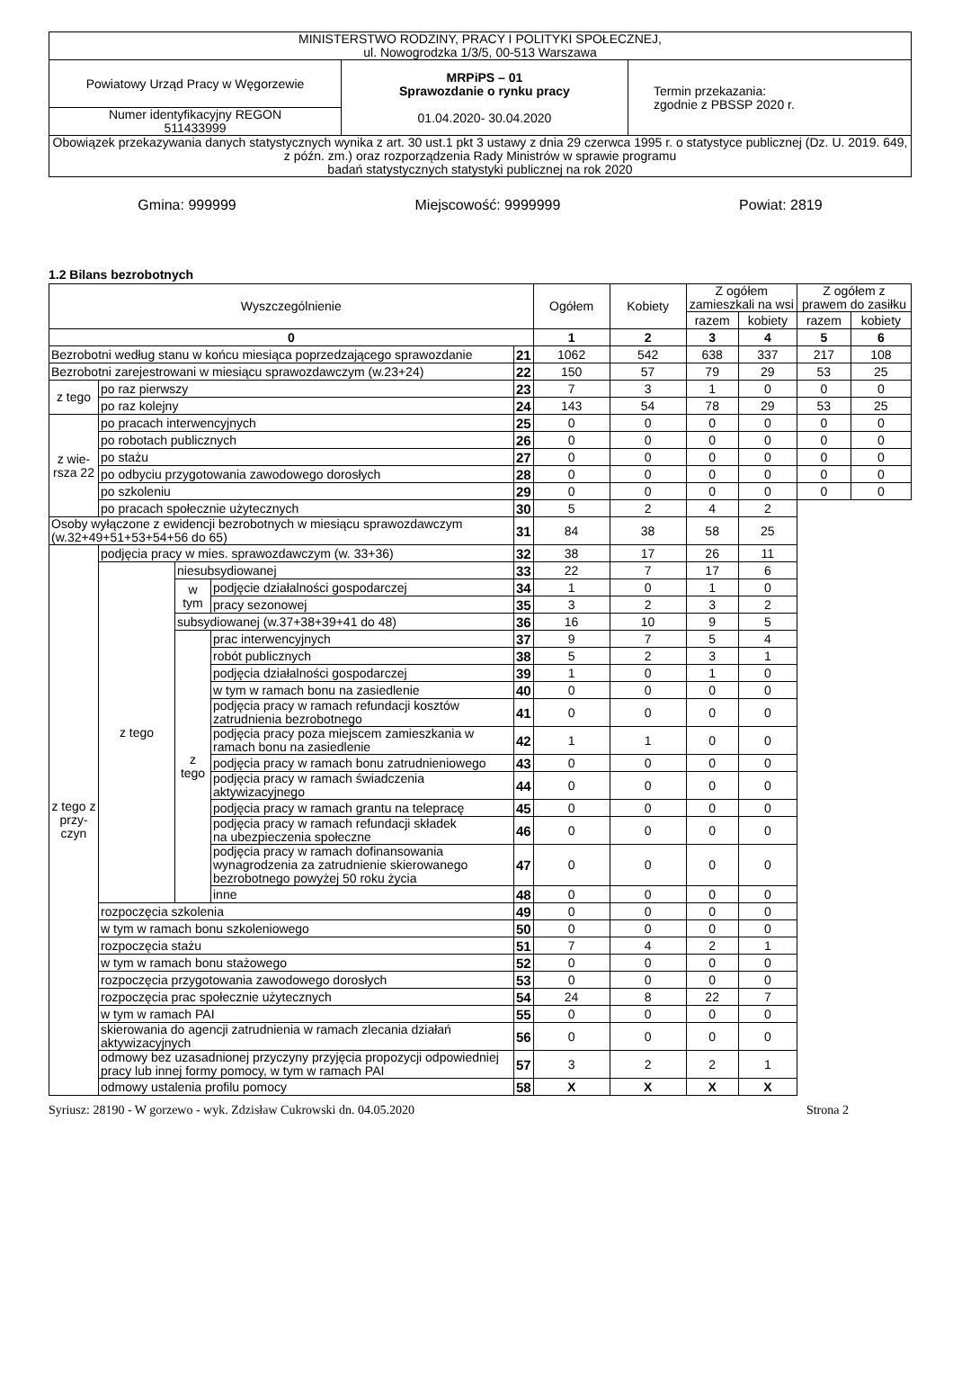| MINISTERSTWO RODZINY, PRACY I POLITYKI SPOŁECZNEJ, ul. Nowogrodzka 1/3/5, 00-513 Warszawa | | |
| Powiatowy Urząd Pracy w Węgorzewie | MRPiPS – 01 Sprawozdanie o rynku pracy 01.04.2020- 30.04.2020 | Termin przekazania: zgodnie z PBSSP 2020 r. |
| Numer identyfikacyjny REGON 511433999 | | |
| Obowiązek przekazywania danych statystycznych wynika z art. 30 ust.1 pkt 3 ustawy z dnia 29 czerwca 1995 r. o statystyce publicznej (Dz. U. 2019. 649, z późn. zm.) oraz rozporządzenia Rady Ministrów w sprawie programu badań statystycznych statystyki publicznej na rok 2020 | | |
Gmina: 999999 Miejscowość: 9999999 Powiat: 2819
1.2 Bilans bezrobotnych
| Wyszczególnienie | | | | | Ogółem | Kobiety | Z ogółem zamieszkali na wsi | | Z ogółem z prawem do zasiłku | |
| | | | | | | | razem | kobiety | razem | kobiety |
| 0 | | | | | 1 | 2 | 3 | 4 | 5 | 6 |
| Bezrobotni według stanu w końcu miesiąca poprzedzającego sprawozdanie | | | | 21 | 1062 | 542 | 638 | 337 | 217 | 108 |
| Bezrobotni zarejestrowani w miesiącu sprawozdawczym (w.23+24) | | | | 22 | 150 | 57 | 79 | 29 | 53 | 25 |
| z tego | po raz pierwszy | | | 23 | 7 | 3 | 1 | 0 | 0 | 0 |
| | po raz kolejny | | | 24 | 143 | 54 | 78 | 29 | 53 | 25 |
| z wie-rsza 22 | po pracach interwencyjnych | | | 25 | 0 | 0 | 0 | 0 | 0 | 0 |
| | po robotach publicznych | | | 26 | 0 | 0 | 0 | 0 | 0 | 0 |
| | po stażu | | | 27 | 0 | 0 | 0 | 0 | 0 | 0 |
| | po odbyciu przygotowania zawodowego dorosłych | | | 28 | 0 | 0 | 0 | 0 | 0 | 0 |
| | po szkoleniu | | | 29 | 0 | 0 | 0 | 0 | 0 | 0 |
| | po pracach społecznie użytecznych | | | 30 | 5 | 2 | 4 | 2 | | |
| Osoby wyłączone z ewidencji bezrobotnych w miesiącu sprawozdawczym (w.32+49+51+53+54+56 do 65) | | | | 31 | 84 | 38 | 58 | 25 | | |
| z tego z przy-czyn | podjęcia pracy w mies. sprawozdawczym (w. 33+36) | | | 32 | 38 | 17 | 26 | 11 | | |
| | z tego | niesubsydiowanej | | 33 | 22 | 7 | 17 | 6 | | |
| | | w tym | podjęcie działalności gospodarczej | 34 | 1 | 0 | 1 | 0 | | |
| | | | pracy sezonowej | 35 | 3 | 2 | 3 | 2 | | |
| | | subsydiowanej (w.37+38+39+41 do 48) | | 36 | 16 | 10 | 9 | 5 | | |
| | | z tego | prac interwencyjnych | 37 | 9 | 7 | 5 | 4 | | |
| | | | robót publicznych | 38 | 5 | 2 | 3 | 1 | | |
| | | | podjęcia działalności gospodarczej | 39 | 1 | 0 | 1 | 0 | | |
| | | | w tym w ramach bonu na zasiedlenie | 40 | 0 | 0 | 0 | 0 | | |
| | | | podjęcia pracy w ramach refundacji kosztów zatrudnienia bezrobotnego | 41 | 0 | 0 | 0 | 0 | | |
| | | | podjęcia pracy poza miejscem zamieszkania w ramach bonu na zasiedlenie | 42 | 1 | 1 | 0 | 0 | | |
| | | | podjęcia pracy w ramach bonu zatrudnieniowego | 43 | 0 | 0 | 0 | 0 | | |
| | | | podjęcia pracy w ramach świadczenia aktywizacyjnego | 44 | 0 | 0 | 0 | 0 | | |
| | | | podjęcia pracy w ramach grantu na telepracę | 45 | 0 | 0 | 0 | 0 | | |
| | | | podjęcia pracy w ramach refundacji składek na ubezpieczenia społeczne | 46 | 0 | 0 | 0 | 0 | | |
| | | | podjęcia pracy w ramach dofinansowania wynagrodzenia za zatrudnienie skierowanego bezrobotnego powyżej 50 roku życia | 47 | 0 | 0 | 0 | 0 | | |
| | | | inne | 48 | 0 | 0 | 0 | 0 | | |
| | rozpoczęcia szkolenia | | | 49 | 0 | 0 | 0 | 0 | | |
| | w tym w ramach bonu szkoleniowego | | | 50 | 0 | 0 | 0 | 0 | | |
| | rozpoczęcia stażu | | | 51 | 7 | 4 | 2 | 1 | | |
| | w tym w ramach bonu stażowego | | | 52 | 0 | 0 | 0 | 0 | | |
| | rozpoczęcia przygotowania zawodowego dorosłych | | | 53 | 0 | 0 | 0 | 0 | | |
| | rozpoczęcia prac społecznie użytecznych | | | 54 | 24 | 8 | 22 | 7 | | |
| | w tym w ramach PAI | | | 55 | 0 | 0 | 0 | 0 | | |
| | skierowania do agencji zatrudnienia w ramach zlecania działań aktywizacyjnych | | | 56 | 0 | 0 | 0 | 0 | | |
| | odmowy bez uzasadnionej przyczyny przyjęcia propozycji odpowiedniej pracy lub innej formy pomocy, w tym w ramach PAI | | | 57 | 3 | 2 | 2 | 1 | | |
| | odmowy ustalenia profilu pomocy | | | 58 | X | X | X | X | | |
Syriusz: 28190 - W gorzewo - wyk. Zdzisław Cukrowski dn. 04.05.2020 Strona 2